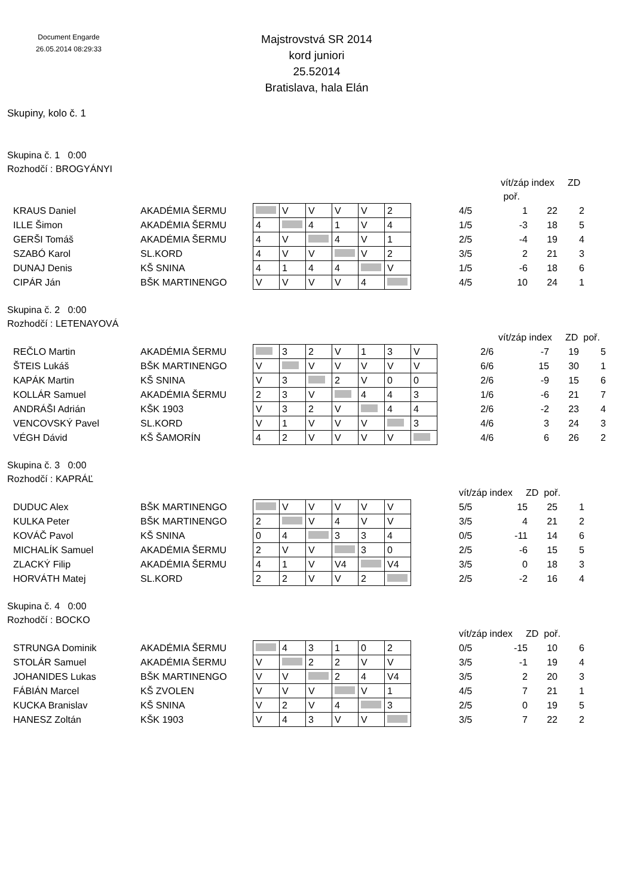Document Engarde
26.05.2014 08:29:33
Majstrovstvá SR 2014
kord juniori
25.52014
Bratislava, hala Elán
Skupiny, kolo č. 1
Skupina č. 1 0:00
Rozhodčí : BROGYÁNYI
| | | | | | | | | | | vít/záp index ZD poř. | | | |
| KRAUS Daniel | AKADÉMIA ŠERMU | | V | V | V | V | 2 | | | 4/5 | 1 | 22 | 2 |
| ILLE Šimon | AKADÉMIA ŠERMU | 4 | | 4 | 1 | V | 4 | | | 1/5 | -3 | 18 | 5 |
| GERŠI Tomáš | AKADÉMIA ŠERMU | 4 | V | | 4 | V | 1 | | | 2/5 | -4 | 19 | 4 |
| SZABÓ Karol | SL.KORD | 4 | V | V | | V | 2 | | | 3/5 | 2 | 21 | 3 |
| DUNAJ Denis | KŠ SNINA | 4 | 1 | 4 | 4 | | V | | | 1/5 | -6 | 18 | 6 |
| CIPÁR Ján | BŠK MARTINENGO | V | V | V | V | 4 | | | | 4/5 | 10 | 24 | 1 |
Skupina č. 2 0:00
Rozhodčí : LETENAYOVÁ
| | | | | | | | | | | vít/záp index ZD poř. | | | |
| REČLO Martin | AKADÉMIA ŠERMU | | 3 | 2 | V | 1 | 3 | V | | 2/6 | -7 | 19 | 5 |
| ŠTEIS Lukáš | BŠK MARTINENGO | V | | V | V | V | V | V | | 6/6 | 15 | 30 | 1 |
| KAPÁK Martin | KŠ SNINA | V | 3 | | 2 | V | 0 | 0 | | 2/6 | -9 | 15 | 6 |
| KOLLÁR Samuel | AKADÉMIA ŠERMU | 2 | 3 | V | | 4 | 4 | 3 | | 1/6 | -6 | 21 | 7 |
| ANDRÁŠI Adrián | KŠK 1903 | V | 3 | 2 | V | | 4 | 4 | | 2/6 | -2 | 23 | 4 |
| VENCOVSKÝ Pavel | SL.KORD | V | 1 | V | V | V | | 3 | | 4/6 | 3 | 24 | 3 |
| VÉGH Dávid | KŠ ŠAMORÍN | 4 | 2 | V | V | V | V | | | 4/6 | 6 | 26 | 2 |
Skupina č. 3 0:00
Rozhodčí : KAPRÁĽ
| | | | | | | | | | | vít/záp index ZD poř. | | | |
| DUDUC Alex | BŠK MARTINENGO | | V | V | V | V | V | | | 5/5 | 15 | 25 | 1 |
| KULKA Peter | BŠK MARTINENGO | 2 | | V | 4 | V | V | | | 3/5 | 4 | 21 | 2 |
| KOVÁČ Pavol | KŠ SNINA | 0 | 4 | | 3 | 3 | 4 | | | 0/5 | -11 | 14 | 6 |
| MICHALÍK Samuel | AKADÉMIA ŠERMU | 2 | V | V | | 3 | 0 | | | 2/5 | -6 | 15 | 5 |
| ZLACKÝ Filip | AKADÉMIA ŠERMU | 4 | 1 | V | V4 | | V4 | | | 3/5 | 0 | 18 | 3 |
| HORVÁTH Matej | SL.KORD | 2 | 2 | V | V | 2 | | | | 2/5 | -2 | 16 | 4 |
Skupina č. 4 0:00
Rozhodčí : BOCKO
| | | | | | | | | | | vít/záp index ZD poř. | | | |
| STRUNGA Dominik | AKADÉMIA ŠERMU | | 4 | 3 | 1 | 0 | 2 | | | 0/5 | -15 | 10 | 6 |
| STOLÁR Samuel | AKADÉMIA ŠERMU | V | | 2 | 2 | V | V | | | 3/5 | -1 | 19 | 4 |
| JOHANIDES Lukas | BŠK MARTINENGO | V | V | | 2 | 4 | V4 | | | 3/5 | 2 | 20 | 3 |
| FÁBIÁN Marcel | KŠ ZVOLEN | V | V | V | | V | 1 | | | 4/5 | 7 | 21 | 1 |
| KUCKA Branislav | KŠ SNINA | V | 2 | V | 4 | | 3 | | | 2/5 | 0 | 19 | 5 |
| HANESZ Zoltán | KŠK 1903 | V | 4 | 3 | V | V | | | | 3/5 | 7 | 22 | 2 |